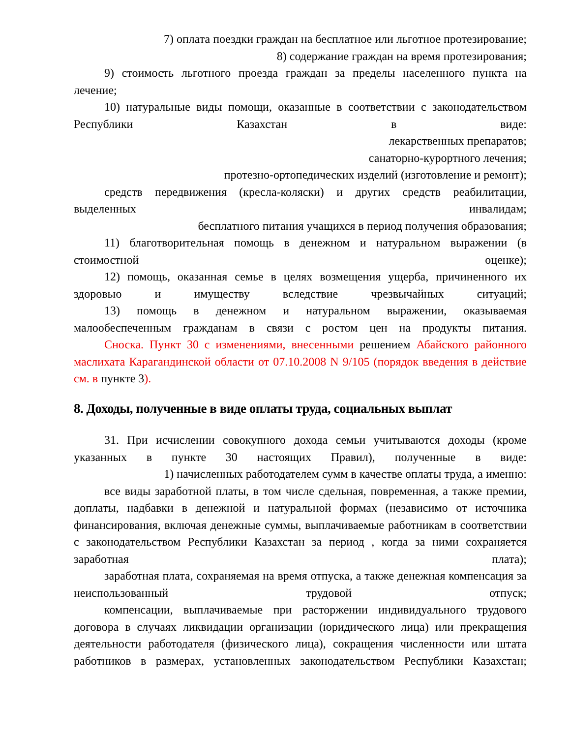7) оплата поездки граждан на бесплатное или льготное протезирование;
8) содержание граждан на время протезирования;
9) стоимость льготного проезда граждан за пределы населенного пункта на лечение;
10) натуральные виды помощи, оказанные в соответствии с законодательством Республики Казахстан в виде:
лекарственных препаратов;
санаторно-курортного лечения;
протезно-ортопедических изделий (изготовление и ремонт);
средств передвижения (кресла-коляски) и других средств реабилитации, выделенных инвалидам;
бесплатного питания учащихся в период получения образования;
11) благотворительная помощь в денежном и натуральном выражении (в стоимостной оценке);
12) помощь, оказанная семье в целях возмещения ущерба, причиненного их здоровью и имуществу вследствие чрезвычайных ситуаций;
13) помощь в денежном и натуральном выражении, оказываемая малообеспеченным гражданам в связи с ростом цен на продукты питания.
Сноска. Пункт 30 с изменениями, внесенными решением Абайского районного маслихата Карагандинской области от 07.10.2008 N 9/105 (порядок введения в действие см. в пункте 3).
8. Доходы, полученные в виде оплаты труда, социальных выплат
31. При исчислении совокупного дохода семьи учитываются доходы (кроме указанных в пункте 30 настоящих Правил), полученные в виде:
1) начисленных работодателем сумм в качестве оплаты труда, а именно:
все виды заработной платы, в том числе сдельная, повременная, а также премии, доплаты, надбавки в денежной и натуральной формах (независимо от источника финансирования, включая денежные суммы, выплачиваемые работникам в соответствии с законодательством Республики Казахстан за период , когда за ними сохраняется заработная плата);
заработная плата, сохраняемая на время отпуска, а также денежная компенсация за неиспользованный трудовой отпуск;
компенсации, выплачиваемые при расторжении индивидуального трудового договора в случаях ликвидации организации (юридического лица) или прекращения деятельности работодателя (физического лица), сокращения численности или штата работников в размерах, установленных законодательством Республики Казахстан;